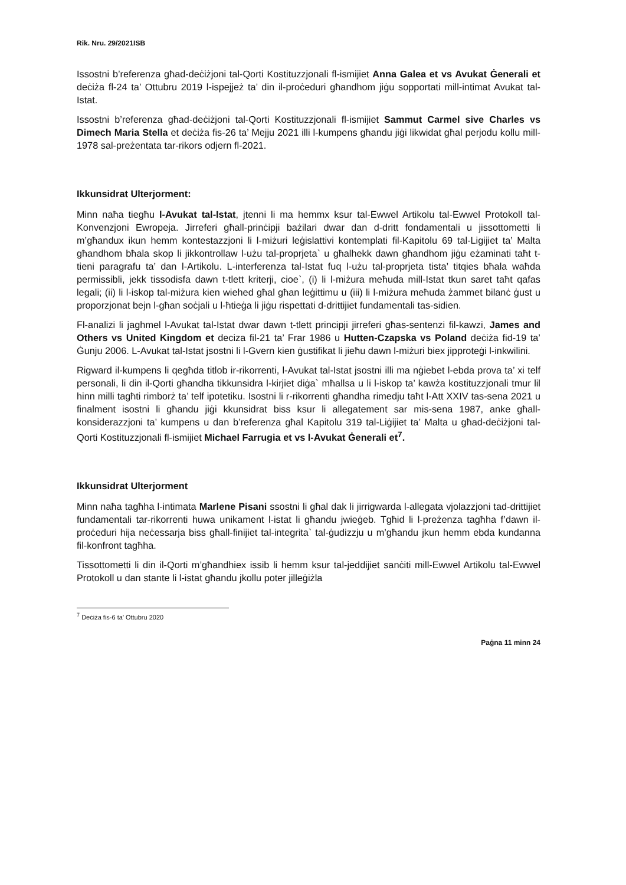Rik. Nru. 29/2021ISB
Issostni b’referenza għad-deċiżjoni tal-Qorti Kostituzzjonali fl-ismijiet Anna Galea et vs Avukat Ġenerali et deċiża fl-24 ta’ Ottubru 2019 l-ispejjeż ta’ din il-proċeduri għandhom jiġu sopportati mill-intimat Avukat tal-Istat.
Issostni b’referenza għad-deċiżjoni tal-Qorti Kostituzzjonali fl-ismijiet Sammut Carmel sive Charles vs Dimech Maria Stella et deċiża fis-26 ta’ Mejju 2021 illi l-kumpens għandu jiġi likwidat għal perjodu kollu mill-1978 sal-preżentata tar-rikors odjern fl-2021.
Ikkunsidrat Ulterjorment:
Minn naħa tiegħu l-Avukat tal-Istat, jtenni li ma hemmx ksur tal-Ewwel Artikolu tal-Ewwel Protokoll tal-Konvenzjoni Ewropeja. Jirreferi għall-prinċipji bażilari dwar dan d-dritt fondamentali u jissottometti li m’għandux ikun hemm kontestazzjoni li l-miżuri leġislattivi kontemplati fil-Kapitolu 69 tal-Ligijiet ta’ Malta għandhom bħala skop li jikkontrollaw l-użu tal-proprjeta` u għalhekk dawn għandhom jiġu eżaminati taħt t-tieni paragrafu ta’ dan l-Artikolu. L-interferenza tal-Istat fuq l-użu tal-proprjeta tista’ titqies bħala waħda permissibli, jekk tissodisfa dawn t-tlett kriterji, cioe`, (i) li l-miżura meħuda mill-Istat tkun saret taħt qafas legali; (ii) li l-iskop tal-miżura kien wiehed għal għan leġittimu u (iii) li l-miżura meħuda żammet bilanċ ġust u proporzjonat bejn l-għan soċjali u l-ħtieġa li jiġu rispettati d-drittijiet fundamentali tas-sidien.
Fl-analizi li jaghmel l-Avukat tal-Istat dwar dawn t-tlett principji jirreferi għas-sentenzi fil-kawzi, James and Others vs United Kingdom et deciza fil-21 ta’ Frar 1986 u Hutten-Czapska vs Poland deċiża fid-19 ta’ Ġunju 2006. L-Avukat tal-Istat jsostni li l-Gvern kien ġustifikat li jieħu dawn l-miżuri biex jipproteġi l-inkwilini.
Rigward il-kumpens li qegħda titlob ir-rikorrenti, l-Avukat tal-Istat jsostni illi ma nġiebet l-ebda prova ta’ xi telf personali, li din il-Qorti għandha tikkunsidra l-kirjiet diġa` mħallsa u li l-iskop ta’ kawża kostituzzjonali tmur lil hinn milli tagħti rimborż ta’ telf ipotetiku. Isostni li r-rikorrenti għandha rimedju taħt l-Att XXIV tas-sena 2021 u finalment isostni li għandu jiġi kkunsidrat biss ksur li allegatement sar mis-sena 1987, anke għall-konsiderazzjoni ta’ kumpens u dan b’referenza għal Kapitolu 319 tal-Liġijiet ta’ Malta u għad-deċiżjoni tal-Qorti Kostituzzjonali fl-ismijiet Michael Farrugia et vs l-Avukat Ġenerali et<sup>7</sup>.
Ikkunsidrat Ulterjorment
Minn naħa tagħha l-intimata Marlene Pisani ssostni li għal dak li jirrigwarda l-allegata vjolazzjoni tad-drittijiet fundamentali tar-rikorrenti huwa unikament l-istat li għandu jwieġeb. Tgħid li l-preżenza tagħha f’dawn il-proċeduri hija neċessarja biss għall-finijiet tal-integrita` tal-ġudizzju u m’għandu jkun hemm ebda kundanna fil-konfront tagħha.
Tissottometti li din il-Qorti m’għandhiex issib li hemm ksur tal-jeddijiet sanċiti mill-Ewwel Artikolu tal-Ewwel Protokoll u dan stante li l-istat għandu jkollu poter jilleġiżla
<sup>7</sup> Deċiża fis-6 ta’ Ottubru 2020
Paġna 11 minn 24